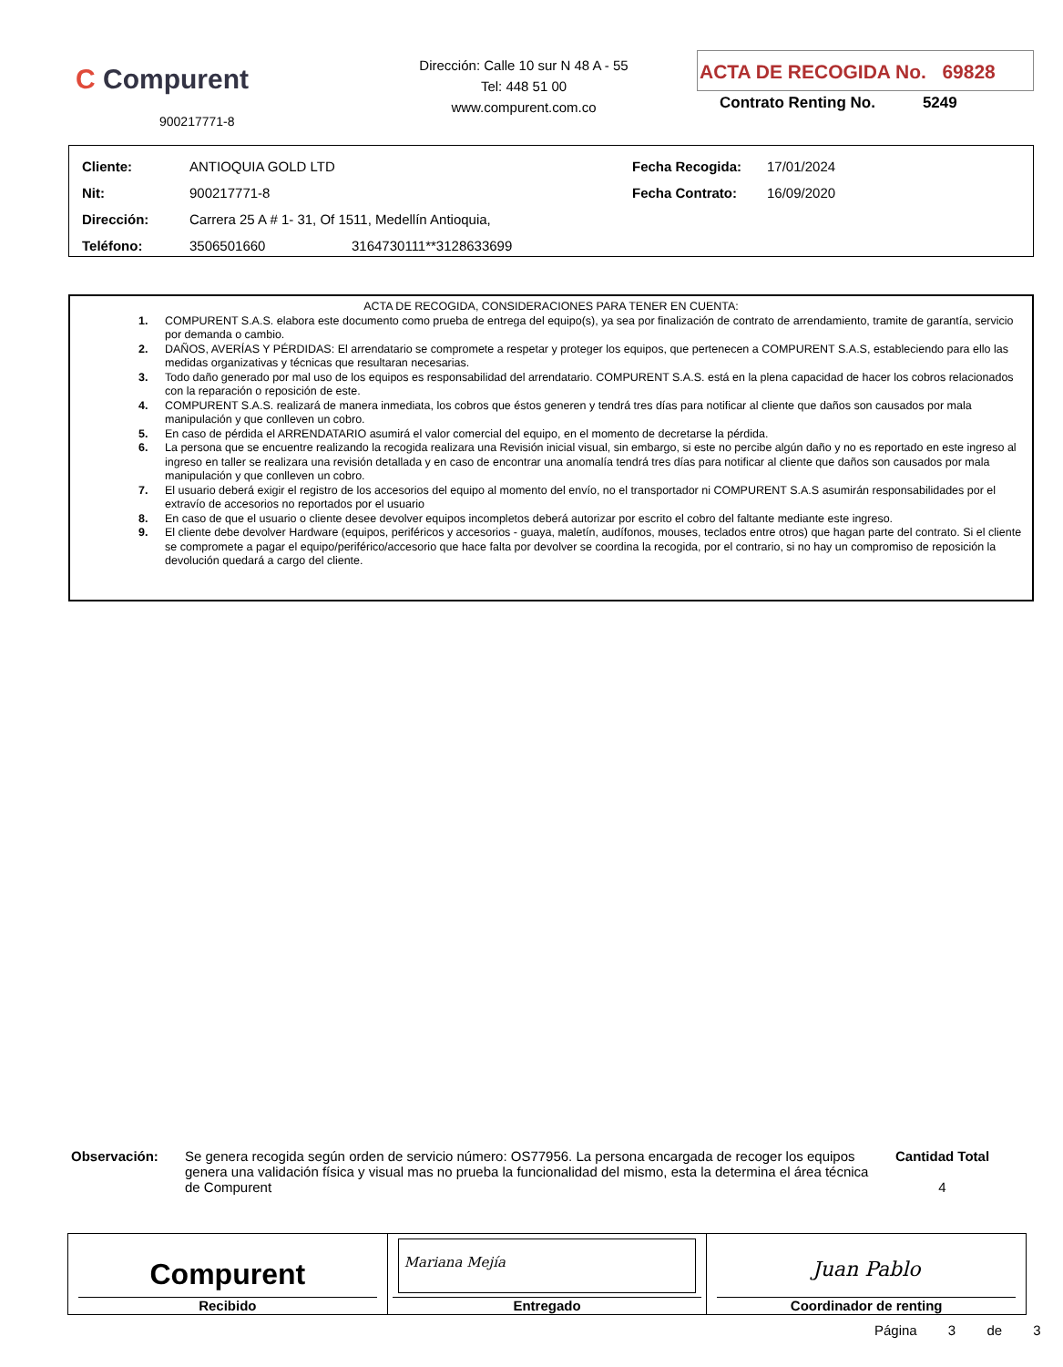C Compurent
900217771-8
Dirección: Calle 10 sur N 48 A - 55
Tel: 448 51 00
www.compurent.com.co
ACTA DE RECOGIDA No. 69828
Contrato Renting No. 5249
| Cliente: | ANTIOQUIA GOLD LTD | | Fecha Recogida: | 17/01/2024 |
| Nit: | 900217771-8 | | Fecha Contrato: | 16/09/2020 |
| Dirección: | Carrera 25 A # 1- 31, Of 1511, Medellín Antioquia, | | | |
| Teléfono: | 3506501660 | 3164730111**3128633699 | | |
ACTA DE RECOGIDA, CONSIDERACIONES PARA TENER EN CUENTA:
1. COMPURENT S.A.S. elabora este documento como prueba de entrega del equipo(s), ya sea por finalización de contrato de arrendamiento, tramite de garantía, servicio por demanda o cambio.
2. DAÑOS, AVERÍAS Y PÉRDIDAS: El arrendatario se compromete a respetar y proteger los equipos, que pertenecen a COMPURENT S.A.S, estableciendo para ello las medidas organizativas y técnicas que resultaran necesarias.
3. Todo daño generado por mal uso de los equipos es responsabilidad del arrendatario. COMPURENT S.A.S. está en la plena capacidad de hacer los cobros relacionados con la reparación o reposición de este.
4. COMPURENT S.A.S. realizará de manera inmediata, los cobros que éstos generen y tendrá tres días para notificar al cliente que daños son causados por mala manipulación y que conlleven un cobro.
5. En caso de pérdida el ARRENDATARIO asumirá el valor comercial del equipo, en el momento de decretarse la pérdida.
6. La persona que se encuentre realizando la recogida realizara una Revisión inicial visual, sin embargo, si este no percibe algún daño y no es reportado en este ingreso al ingreso en taller se realizara una revisión detallada y en caso de encontrar una anomalía tendrá tres días para notificar al cliente que daños son causados por mala manipulación y que conlleven un cobro.
7. El usuario deberá exigir el registro de los accesorios del equipo al momento del envío, no el transportador ni COMPURENT S.A.S asumirán responsabilidades por el extravío de accesorios no reportados por el usuario
8. En caso de que el usuario o cliente desee devolver equipos incompletos deberá autorizar por escrito el cobro del faltante mediante este ingreso.
9. El cliente debe devolver Hardware (equipos, periféricos y accesorios - guaya, maletín, audífonos, mouses, teclados entre otros) que hagan parte del contrato. Si el cliente se compromete a pagar el equipo/periférico/accesorio que hace falta por devolver se coordina la recogida, por el contrario, si no hay un compromiso de reposición la devolución quedará a cargo del cliente.
Observación: Se genera recogida según orden de servicio número: OS77956. La persona encargada de recoger los equipos genera una validación física y visual mas no prueba la funcionalidad del mismo, esta la determina el área técnica de Compurent
Cantidad Total
4
| Compurent Recibido | Mariana Mejía Entregado | Juan Pablo Coordinador de renting |
Página 3 de 3